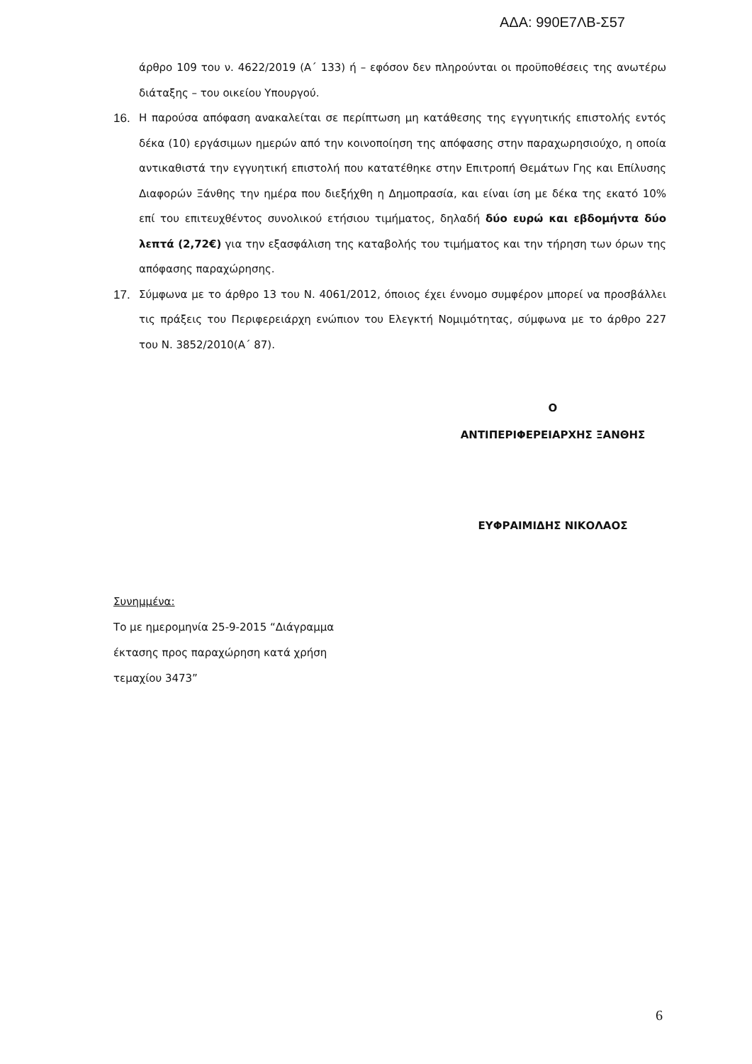ΑΔΑ: 990Ε7ΛΒ-Σ57
άρθρο 109 του ν. 4622/2019 (Α΄ 133) ή – εφόσον δεν πληρούνται οι προϋποθέσεις της ανωτέρω διάταξης – του οικείου Υπουργού.
16. Η παρούσα απόφαση ανακαλείται σε περίπτωση μη κατάθεσης της εγγυητικής επιστολής εντός δέκα (10) εργάσιμων ημερών από την κοινοποίηση της απόφασης στην παραχωρησιούχο, η οποία αντικαθιστά την εγγυητική επιστολή που κατατέθηκε στην Επιτροπή Θεμάτων Γης και Επίλυσης Διαφορών Ξάνθης την ημέρα που διεξήχθη η Δημοπρασία, και είναι ίση με δέκα της εκατό 10% επί του επιτευχθέντος συνολικού ετήσιου τιμήματος, δηλαδή δύο ευρώ και εβδομήντα δύο λεπτά (2,72€) για την εξασφάλιση της καταβολής του τιμήματος και την τήρηση των όρων της απόφασης παραχώρησης.
17. Σύμφωνα με το άρθρο 13 του Ν. 4061/2012, όποιος έχει έννομο συμφέρον μπορεί να προσβάλλει τις πράξεις του Περιφερειάρχη ενώπιον του Ελεγκτή Νομιμότητας, σύμφωνα με το άρθρο 227 του Ν. 3852/2010(Α΄ 87).
Ο
ΑΝΤΙΠΕΡΙΦΕΡΕΙΑΡΧΗΣ ΞΑΝΘΗΣ
ΕΥΦΡΑΙΜΙΔΗΣ ΝΙΚΟΛΑΟΣ
Συνημμένα:
Το με ημερομηνία 25-9-2015 “Διάγραμμα έκτασης προς παραχώρηση κατά χρήση τεμαχίου 3473”
6